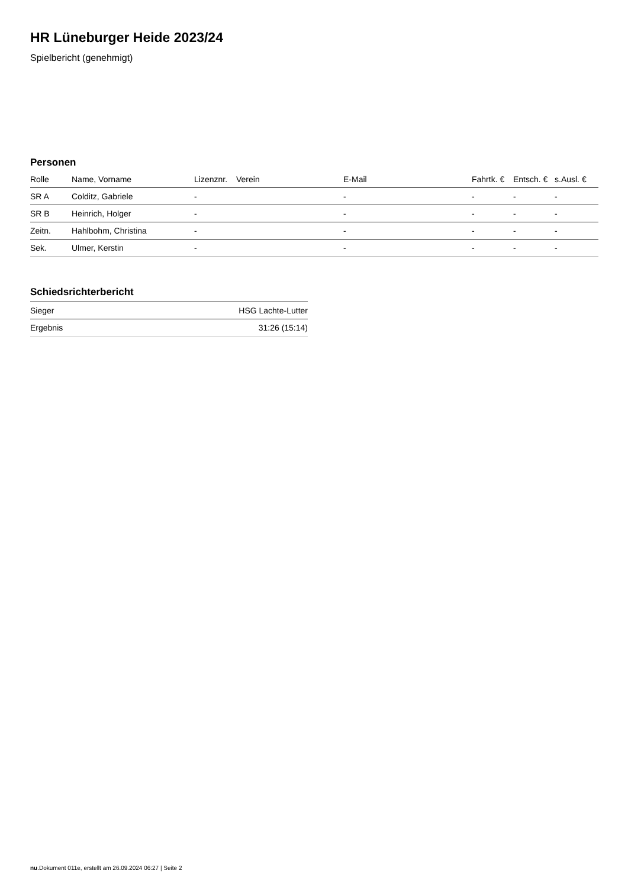HR Lüneburger Heide 2023/24
Spielbericht (genehmigt)
Personen
| Rolle | Name, Vorname | Lizenznr. | Verein | E-Mail | Fahrtk. € | Entsch. € | s.Ausl. € |
| --- | --- | --- | --- | --- | --- | --- | --- |
| SR A | Colditz, Gabriele | - | | - | - | - | - |
| SR B | Heinrich, Holger | - | | - | - | - | - |
| Zeitn. | Hahlbohm, Christina | - | | - | - | - | - |
| Sek. | Ulmer, Kerstin | - | | - | - | - | - |
Schiedsrichterbericht
| Sieger | HSG Lachte-Lutter |
| Ergebnis | 31:26 (15:14) |
nu.Dokument 011e, erstellt am 26.09.2024 06:27 | Seite 2